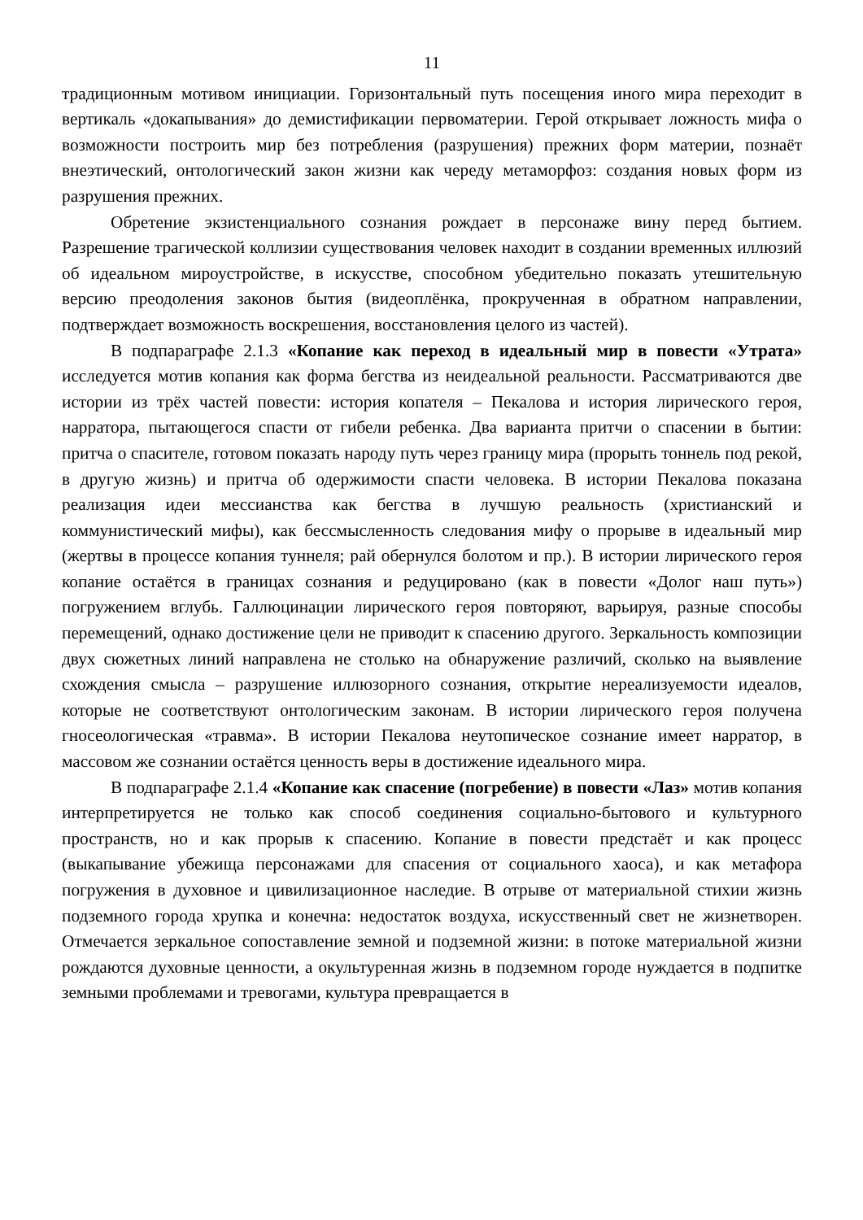11
традиционным мотивом инициации. Горизонтальный путь посещения иного мира переходит в вертикаль «докапывания» до демистификации первоматерии. Герой открывает ложность мифа о возможности построить мир без потребления (разрушения) прежних форм материи, познаёт внеэтический, онтологический закон жизни как череду метаморфоз: создания новых форм из разрушения прежних.
Обретение экзистенциального сознания рождает в персонаже вину перед бытием. Разрешение трагической коллизии существования человек находит в создании временных иллюзий об идеальном мироустройстве, в искусстве, способном убедительно показать утешительную версию преодоления законов бытия (видеоплёнка, прокрученная в обратном направлении, подтверждает возможность воскрешения, восстановления целого из частей).
В подпараграфе 2.1.3 «Копание как переход в идеальный мир в повести «Утрата» исследуется мотив копания как форма бегства из неидеальной реальности. Рассматриваются две истории из трёх частей повести: история копателя – Пекалова и история лирического героя, нарратора, пытающегося спасти от гибели ребенка. Два варианта притчи о спасении в бытии: притча о спасителе, готовом показать народу путь через границу мира (прорыть тоннель под рекой, в другую жизнь) и притча об одержимости спасти человека. В истории Пекалова показана реализация идеи мессианства как бегства в лучшую реальность (христианский и коммунистический мифы), как бессмысленность следования мифу о прорыве в идеальный мир (жертвы в процессе копания туннеля; рай обернулся болотом и пр.). В истории лирического героя копание остаётся в границах сознания и редуцировано (как в повести «Долог наш путь») погружением вглубь. Галлюцинации лирического героя повторяют, варьируя, разные способы перемещений, однако достижение цели не приводит к спасению другого. Зеркальность композиции двух сюжетных линий направлена не столько на обнаружение различий, сколько на выявление схождения смысла – разрушение иллюзорного сознания, открытие нереализуемости идеалов, которые не соответствуют онтологическим законам. В истории лирического героя получена гносеологическая «травма». В истории Пекалова неутопическое сознание имеет нарратор, в массовом же сознании остаётся ценность веры в достижение идеального мира.
В подпараграфе 2.1.4 «Копание как спасение (погребение) в повести «Лаз» мотив копания интерпретируется не только как способ соединения социально-бытового и культурного пространств, но и как прорыв к спасению. Копание в повести предстаёт и как процесс (выкапывание убежища персонажами для спасения от социального хаоса), и как метафора погружения в духовное и цивилизационное наследие. В отрыве от материальной стихии жизнь подземного города хрупка и конечна: недостаток воздуха, искусственный свет не жизнетворен. Отмечается зеркальное сопоставление земной и подземной жизни: в потоке материальной жизни рождаются духовные ценности, а окультуренная жизнь в подземном городе нуждается в подпитке земными проблемами и тревогами, культура превращается в